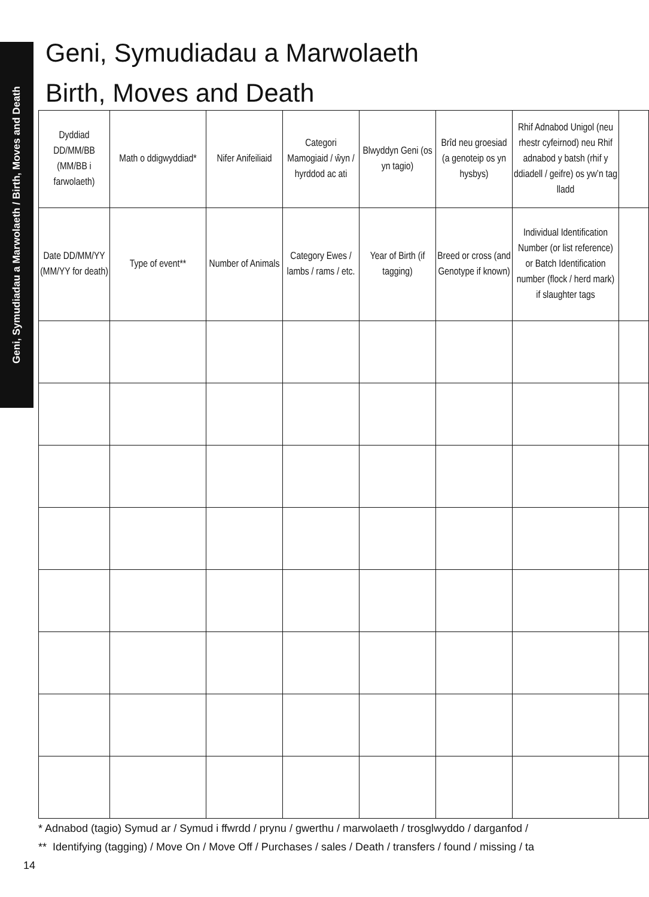Geni, Symudiadau a Marwolaeth / Birth, Moves and Death
Geni, Symudiadau a Marwolaeth
Birth, Moves and Death
| Dyddiad DD/MM/BB (MM/BB i farwolaeth) | Math o ddigwyddiad* | Nifer Anifeiliaid | Categori Mamogiaid / ŵyn / hyrddod ac ati | Blwyddyn Geni (os yn tagio) | Brîd neu groesiad (a genoteip os yn hysbys) | Rhif Adnabod Unigol (neu rhestr cyfeirnod) neu Rhif adnabod y batsh (rhif y ddiadell / geifre) os yw’n tag lladd | |
| Date DD/MM/YY (MM/YY for death) | Type of event** | Number of Animals | Category Ewes / lambs / rams / etc. | Year of Birth (if tagging) | Breed or cross (and Genotype if known) | Individual Identification Number (or list reference) or Batch Identification number (flock / herd mark) if slaughter tags | |
* Adnabod (tagio) Symud ar / Symud i ffwrdd / prynu / gwerthu / marwolaeth / trosglwyddo / darganfod /
** Identifying (tagging) / Move On / Move Off / Purchases / sales / Death / transfers / found / missing / ta
14